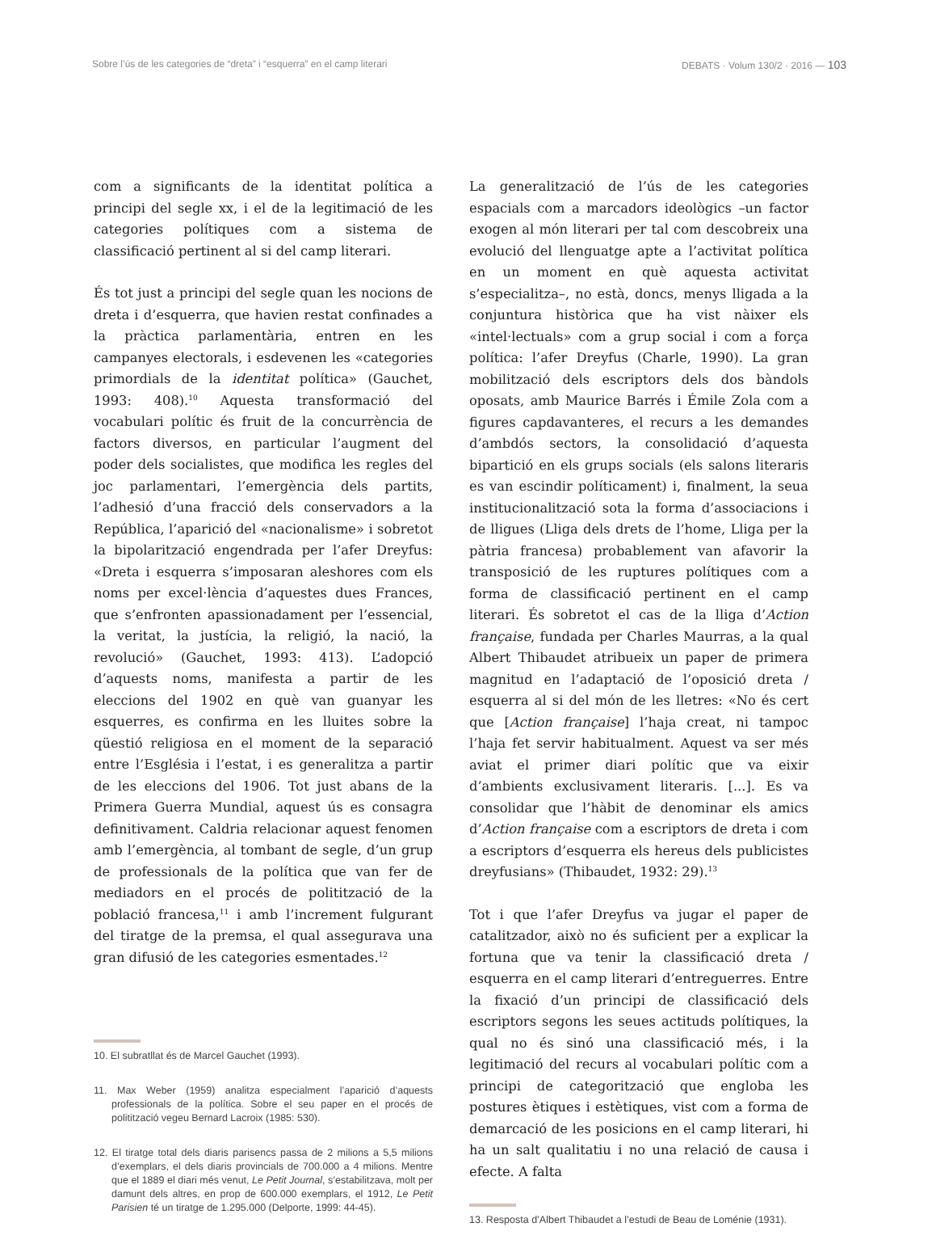Sobre l’ús de les categories de “dreta” i “esquerra” en el camp literari DEBATS · Volum 130/2 · 2016 — 103
com a significants de la identitat política a principi del segle xx, i el de la legitimació de les categories polítiques com a sistema de classificació pertinent al si del camp literari.
És tot just a principi del segle quan les nocions de dreta i d’esquerra, que havien restat confinades a la pràctica parlamentària, entren en les campanyes electorals, i esdevenen les «categories primordials de la identitat política» (Gauchet, 1993: 408).<sup>10</sup> Aquesta transformació del vocabulari polític és fruit de la concurrència de factors diversos, en particular l’augment del poder dels socialistes, que modifica les regles del joc parlamentari, l’emergència dels partits, l’adhesió d’una fracció dels conservadors a la República, l’aparició del «nacionalisme» i sobretot la bipolarització engendrada per l’afer Dreyfus: «Dreta i esquerra s’imposaran aleshores com els noms per excel·lència d’aquestes dues Frances, que s’enfronten apassionadament per l’essencial, la veritat, la justícia, la religió, la nació, la revolució» (Gauchet, 1993: 413). L’adopció d’aquests noms, manifesta a partir de les eleccions del 1902 en què van guanyar les esquerres, es confirma en les lluites sobre la qüestió religiosa en el moment de la separació entre l’Església i l’estat, i es generalitza a partir de les eleccions del 1906. Tot just abans de la Primera Guerra Mundial, aquest ús es consagra definitivament. Caldria relacionar aquest fenomen amb l’emergència, al tombant de segle, d’un grup de professionals de la política que van fer de mediadors en el procés de politització de la població francesa,<sup>11</sup> i amb l’increment fulgurant del tiratge de la premsa, el qual assegurava una gran difusió de les categories esmentades.<sup>12</sup>
10. El subratllat és de Marcel Gauchet (1993).
11. Max Weber (1959) analitza especialment l’aparició d’aquests professionals de la política. Sobre el seu paper en el procés de politització vegeu Bernard Lacroix (1985: 530).
12. El tiratge total dels diaris parisencs passa de 2 milions a 5,5 milions d’exemplars, el dels diaris provincials de 700.000 a 4 milions. Mentre que el 1889 el diari més venut, Le Petit Journal, s’estabilitzava, molt per damunt dels altres, en prop de 600.000 exemplars, el 1912, Le Petit Parisien té un tiratge de 1.295.000 (Delporte, 1999: 44-45).
La generalització de l’ús de les categories espacials com a marcadors ideològics –un factor exogen al món literari per tal com descobreix una evolució del llenguatge apte a l’activitat política en un moment en què aquesta activitat s’especialitza–, no està, doncs, menys lligada a la conjuntura històrica que ha vist nàixer els «intel·lectuals» com a grup social i com a força política: l’afer Dreyfus (Charle, 1990). La gran mobilització dels escriptors dels dos bàndols oposats, amb Maurice Barrés i Émile Zola com a figures capdavanteres, el recurs a les demandes d’ambdós sectors, la consolidació d’aquesta bipartició en els grups socials (els salons literaris es van escindir políticament) i, finalment, la seua institucionalització sota la forma d’associacions i de lligues (Lliga dels drets de l’home, Lliga per la pàtria francesa) probablement van afavorir la transposició de les ruptures polítiques com a forma de classificació pertinent en el camp literari. És sobretot el cas de la lliga d’Action française, fundada per Charles Maurras, a la qual Albert Thibaudet atribueix un paper de primera magnitud en l’adaptació de l’oposició dreta / esquerra al si del món de les lletres: «No és cert que [Action française] l’haja creat, ni tampoc l’haja fet servir habitualment. Aquest va ser més aviat el primer diari polític que va eixir d’ambients exclusivament literaris. [...]. Es va consolidar que l’hàbit de denominar els amics d’Action française com a escriptors de dreta i com a escriptors d’esquerra els hereus dels publicistes dreyfusians» (Thibaudet, 1932: 29).<sup>13</sup>
Tot i que l’afer Dreyfus va jugar el paper de catalitzador, això no és suficient per a explicar la fortuna que va tenir la classificació dreta / esquerra en el camp literari d’entreguerres. Entre la fixació d’un principi de classificació dels escriptors segons les seues actituds polítiques, la qual no és sinó una classificació més, i la legitimació del recurs al vocabulari polític com a principi de categorització que engloba les postures ètiques i estètiques, vist com a forma de demarcació de les posicions en el camp literari, hi ha un salt qualitatiu i no una relació de causa i efecte. A falta
13. Resposta d’Albert Thibaudet a l’estudi de Beau de Loménie (1931).